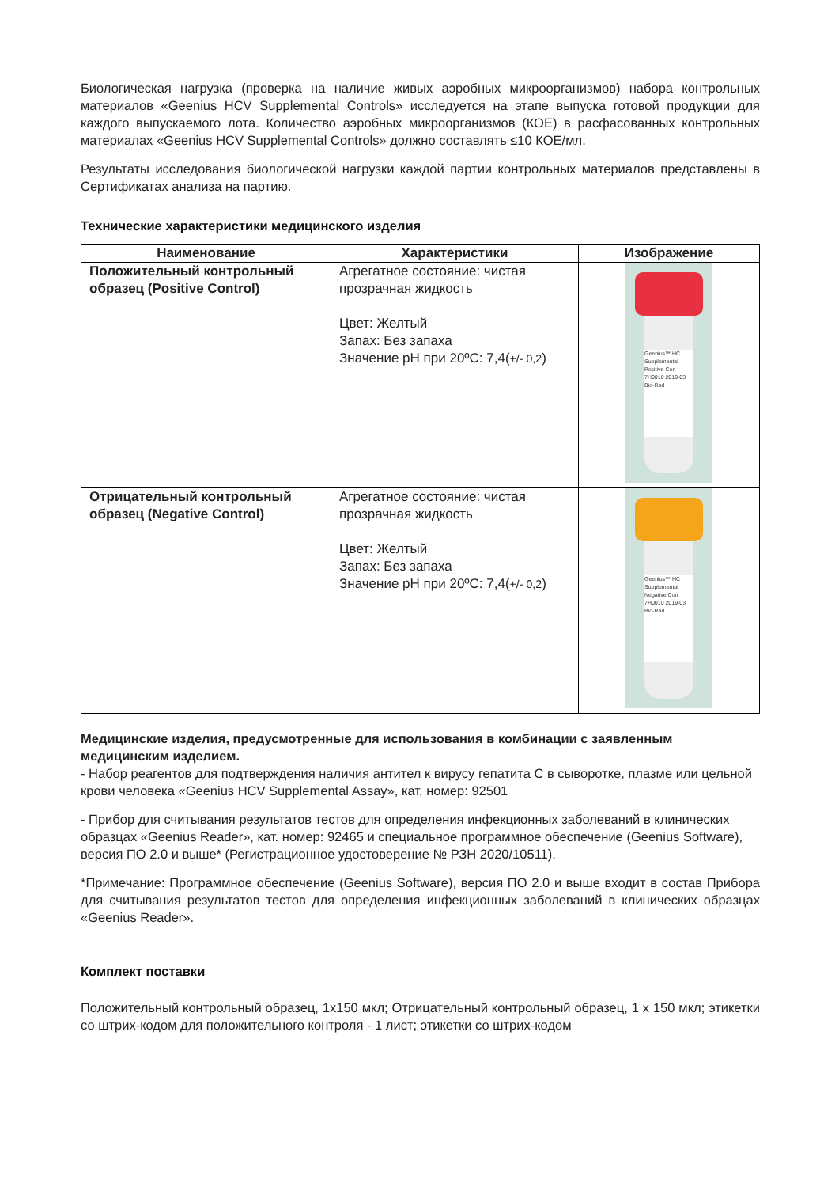Биологическая нагрузка (проверка на наличие живых аэробных микроорганизмов) набора контрольных материалов «Geenius HCV Supplemental Controls» исследуется на этапе выпуска готовой продукции для каждого выпускаемого лота. Количество аэробных микроорганизмов (КОЕ) в расфасованных контрольных материалах «Geenius HCV Supplemental Controls» должно составлять ≤10 КОЕ/мл.
Результаты исследования биологической нагрузки каждой партии контрольных материалов представлены в Сертификатах анализа на партию.
Технические характеристики медицинского изделия
| Наименование | Характеристики | Изображение |
| --- | --- | --- |
| Положительный контрольный образец (Positive Control) | Агрегатное состояние: чистая прозрачная жидкость Цвет: Желтый Запах: Без запаха Значение pH при 20ºC: 7,4( +/- 0,2 ) | Geenius™ HC Supplemental Positive Con 7H0010 2019-03 Bio-Rad |
| Отрицательный контрольный образец (Negative Control) | Агрегатное состояние: чистая прозрачная жидкость Цвет: Желтый Запах: Без запаха Значение pH при 20ºC: 7,4( +/- 0,2 ) | Geenius™ HC Supplemental Negative Con 7H0010 2019-03 Bio-Rad |
Медицинские изделия, предусмотренные для использования в комбинации с заявленным медицинским изделием.
- Набор реагентов для подтверждения наличия антител к вирусу гепатита С в сыворотке, плазме или цельной крови человека «Geenius HCV Supplemental Assay», кат. номер: 92501
- Прибор для считывания результатов тестов для определения инфекционных заболеваний в клинических образцах «Geenius Reader», кат. номер: 92465 и специальное программное обеспечение (Geenius Software), версия ПО 2.0 и выше* (Регистрационное удостоверение № РЗН 2020/10511).
*Примечание: Программное обеспечение (Geenius Software), версия ПО 2.0 и выше входит в состав Прибора для считывания результатов тестов для определения инфекционных заболеваний в клинических образцах «Geenius Reader».
Комплект поставки
Положительный контрольный образец, 1х150 мкл; Отрицательный контрольный образец, 1 x 150 мкл; этикетки со штрих-кодом для положительного контроля - 1 лист; этикетки со штрих-кодом